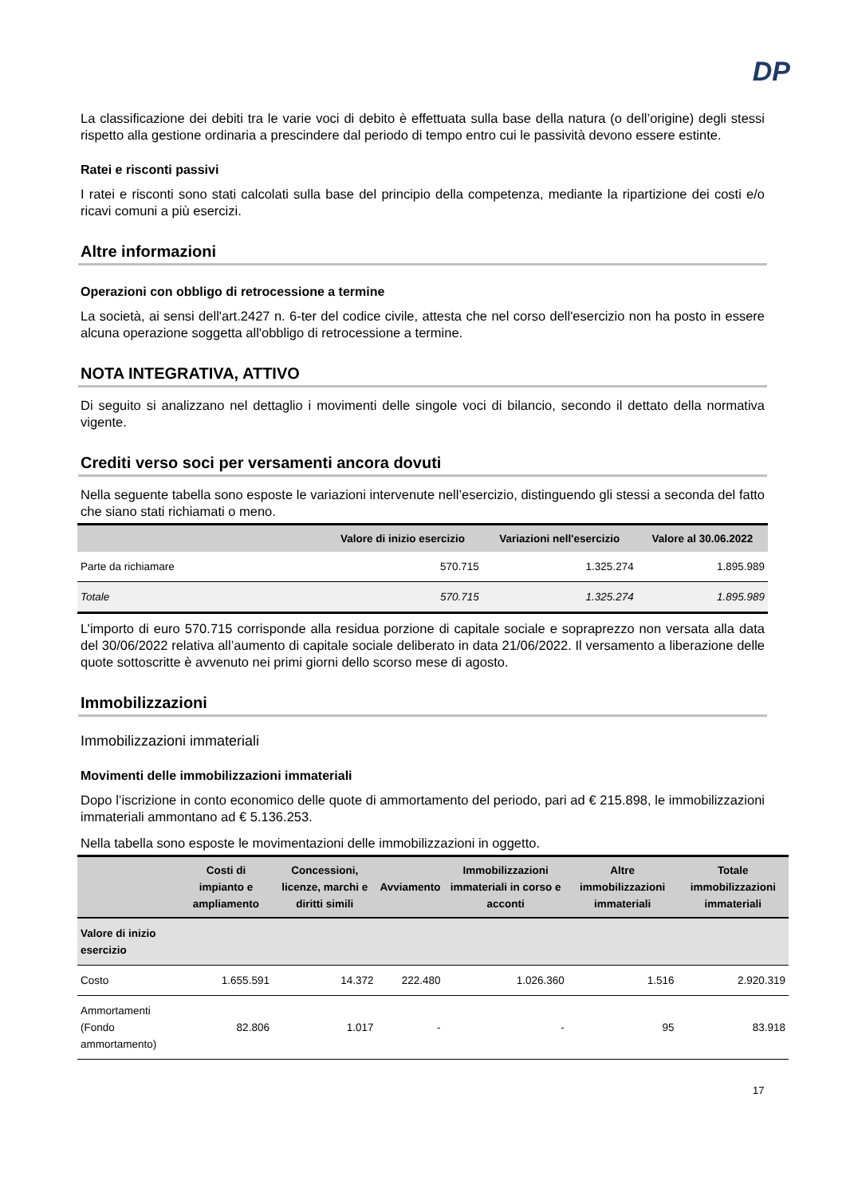DP
La classificazione dei debiti tra le varie voci di debito è effettuata sulla base della natura (o dell’origine) degli stessi rispetto alla gestione ordinaria a prescindere dal periodo di tempo entro cui le passività devono essere estinte.
Ratei e risconti passivi
I ratei e risconti sono stati calcolati sulla base del principio della competenza, mediante la ripartizione dei costi e/o ricavi comuni a più esercizi.
Altre informazioni
Operazioni con obbligo di retrocessione a termine
La società, ai sensi dell'art.2427 n. 6-ter del codice civile, attesta che nel corso dell'esercizio non ha posto in essere alcuna operazione soggetta all'obbligo di retrocessione a termine.
NOTA INTEGRATIVA, ATTIVO
Di seguito si analizzano nel dettaglio i movimenti delle singole voci di bilancio, secondo il dettato della normativa vigente.
Crediti verso soci per versamenti ancora dovuti
Nella seguente tabella sono esposte le variazioni intervenute nell’esercizio, distinguendo gli stessi a seconda del fatto che siano stati richiamati o meno.
| | Valore di inizio esercizio | Variazioni nell'esercizio | Valore al 30.06.2022 |
| --- | --- | --- | --- |
| Parte da richiamare | 570.715 | 1.325.274 | 1.895.989 |
| Totale | 570.715 | 1.325.274 | 1.895.989 |
L’importo di euro 570.715 corrisponde alla residua porzione di capitale sociale e sopraprezzo non versata alla data del 30/06/2022 relativa all’aumento di capitale sociale deliberato in data 21/06/2022. Il versamento a liberazione delle quote sottoscritte è avvenuto nei primi giorni dello scorso mese di agosto.
Immobilizzazioni
Immobilizzazioni immateriali
Movimenti delle immobilizzazioni immateriali
Dopo l’iscrizione in conto economico delle quote di ammortamento del periodo, pari ad € 215.898, le immobilizzazioni immateriali ammontano ad € 5.136.253.
Nella tabella sono esposte le movimentazioni delle immobilizzazioni in oggetto.
| | Costi di impianto e ampliamento | Concessioni, licenze, marchi e diritti simili | Avviamento | Immobilizzazioni immateriali in corso e acconti | Altre immobilizzazioni immateriali | Totale immobilizzazioni immateriali |
| --- | --- | --- | --- | --- | --- | --- |
| Valore di inizio esercizio | | | | | | |
| Costo | 1.655.591 | 14.372 | 222.480 | 1.026.360 | 1.516 | 2.920.319 |
| Ammortamenti (Fondo ammortamento) | 82.806 | 1.017 | - | - | 95 | 83.918 |
17